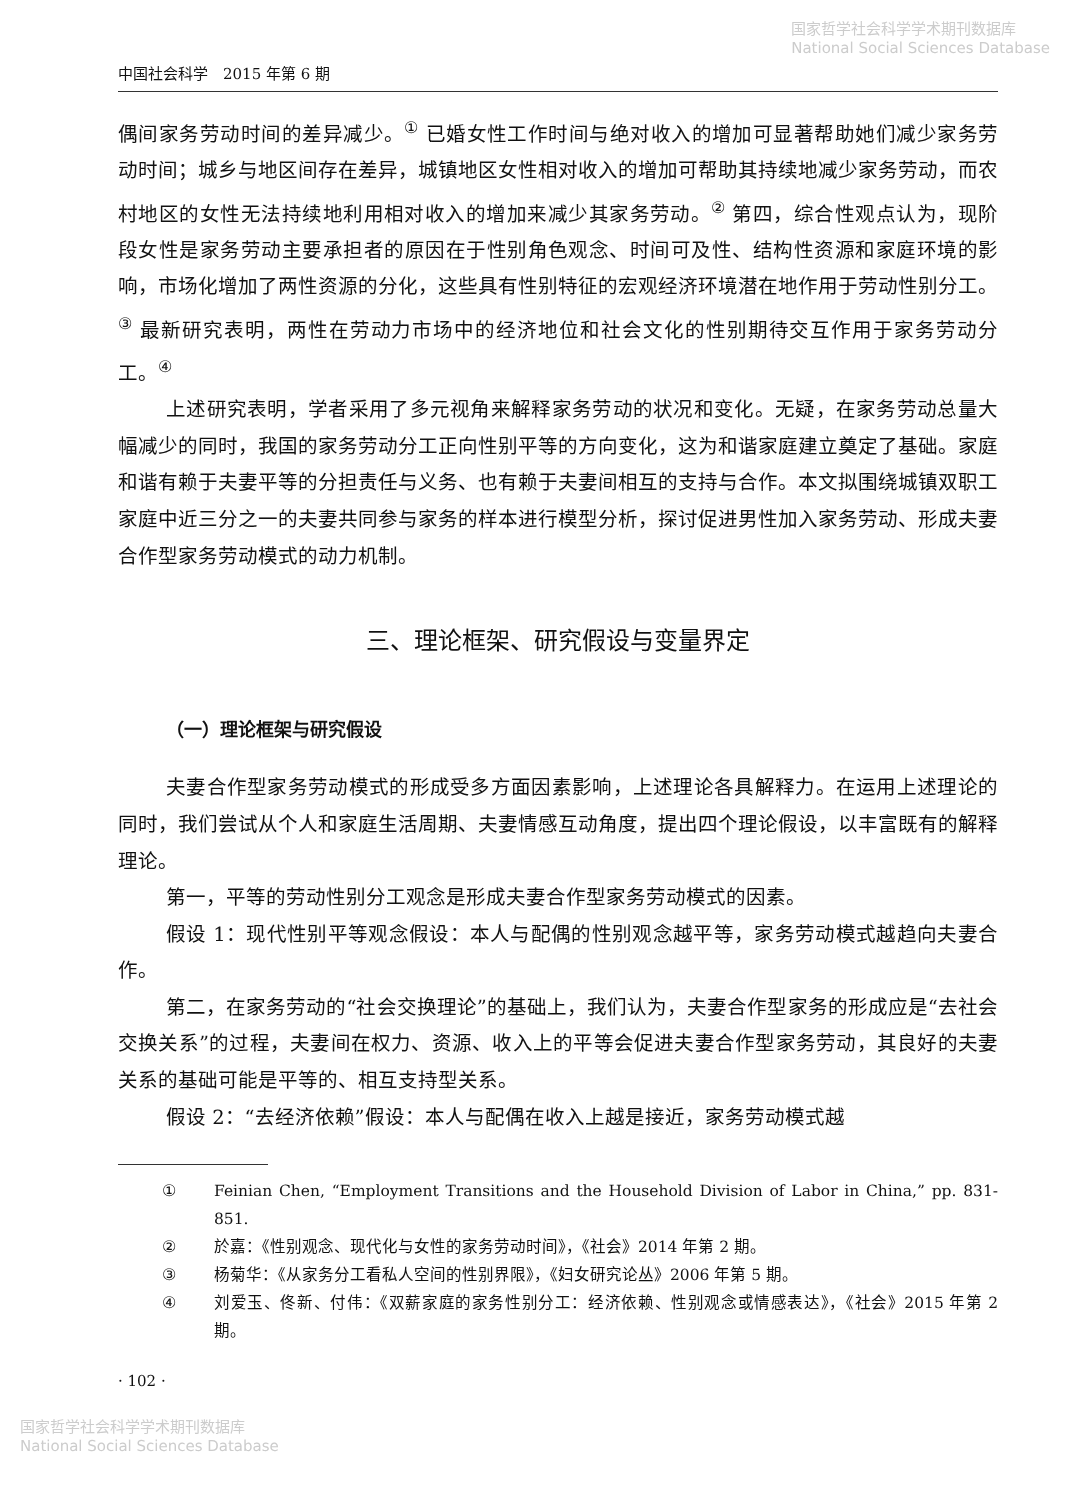国家哲学社会科学学术期刊数据库
National Social Sciences Database
中国社会科学　2015 年第 6 期
偶间家务劳动时间的差异减少。<sup>①</sup> 已婚女性工作时间与绝对收入的增加可显著帮助她们减少家务劳动时间；城乡与地区间存在差异，城镇地区女性相对收入的增加可帮助其持续地减少家务劳动，而农村地区的女性无法持续地利用相对收入的增加来减少其家务劳动。<sup>②</sup> 第四，综合性观点认为，现阶段女性是家务劳动主要承担者的原因在于性别角色观念、时间可及性、结构性资源和家庭环境的影响，市场化增加了两性资源的分化，这些具有性别特征的宏观经济环境潜在地作用于劳动性别分工。<sup>③</sup> 最新研究表明，两性在劳动力市场中的经济地位和社会文化的性别期待交互作用于家务劳动分工。<sup>④</sup>
上述研究表明，学者采用了多元视角来解释家务劳动的状况和变化。无疑，在家务劳动总量大幅减少的同时，我国的家务劳动分工正向性别平等的方向变化，这为和谐家庭建立奠定了基础。家庭和谐有赖于夫妻平等的分担责任与义务、也有赖于夫妻间相互的支持与合作。本文拟围绕城镇双职工家庭中近三分之一的夫妻共同参与家务的样本进行模型分析，探讨促进男性加入家务劳动、形成夫妻合作型家务劳动模式的动力机制。
三、理论框架、研究假设与变量界定
（一）理论框架与研究假设
夫妻合作型家务劳动模式的形成受多方面因素影响，上述理论各具解释力。在运用上述理论的同时，我们尝试从个人和家庭生活周期、夫妻情感互动角度，提出四个理论假设，以丰富既有的解释理论。
第一，平等的劳动性别分工观念是形成夫妻合作型家务劳动模式的因素。
假设 1：现代性别平等观念假设：本人与配偶的性别观念越平等，家务劳动模式越趋向夫妻合作。
第二，在家务劳动的“社会交换理论”的基础上，我们认为，夫妻合作型家务的形成应是“去社会交换关系”的过程，夫妻间在权力、资源、收入上的平等会促进夫妻合作型家务劳动，其良好的夫妻关系的基础可能是平等的、相互支持型关系。
假设 2：“去经济依赖”假设：本人与配偶在收入上越是接近，家务劳动模式越
① Feinian Chen, “Employment Transitions and the Household Division of Labor in China,” pp. 831-851.
② 於嘉：《性别观念、现代化与女性的家务劳动时间》，《社会》2014 年第 2 期。
③ 杨菊华：《从家务分工看私人空间的性别界限》，《妇女研究论丛》2006 年第 5 期。
④ 刘爱玉、佟新、付伟：《双薪家庭的家务性别分工：经济依赖、性别观念或情感表达》，《社会》2015 年第 2 期。
· 102 ·
国家哲学社会科学学术期刊数据库
National Social Sciences Database